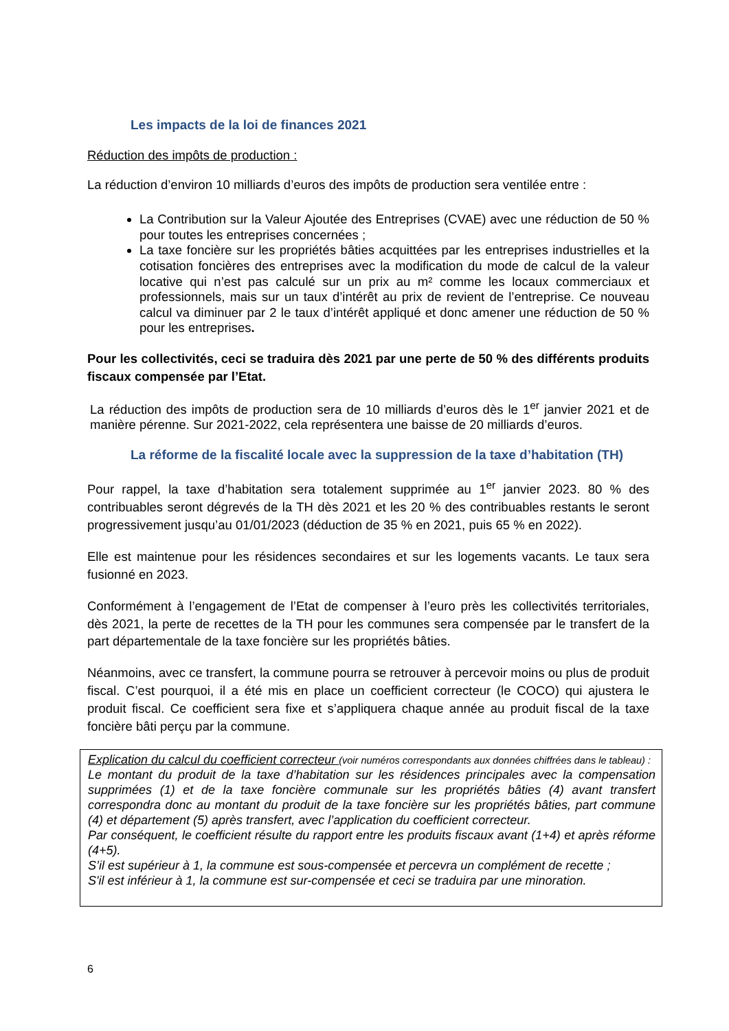Les impacts de la loi de finances 2021
Réduction des impôts de production :
La réduction d’environ 10 milliards d’euros des impôts de production sera ventilée entre :
La Contribution sur la Valeur Ajoutée des Entreprises (CVAE) avec une réduction de 50 % pour toutes les entreprises concernées ;
La taxe foncière sur les propriétés bâties acquittées par les entreprises industrielles et la cotisation foncières des entreprises avec la modification du mode de calcul de la valeur locative qui n’est pas calculé sur un prix au m² comme les locaux commerciaux et professionnels, mais sur un taux d’intérêt au prix de revient de l’entreprise. Ce nouveau calcul va diminuer par 2 le taux d’intérêt appliqué et donc amener une réduction de 50 % pour les entreprises.
Pour les collectivités, ceci se traduira dès 2021 par une perte de 50 % des différents produits fiscaux compensée par l’Etat.
La réduction des impôts de production sera de 10 milliards d’euros dès le 1<sup>er</sup> janvier 2021 et de manière pérenne. Sur 2021-2022, cela représentera une baisse de 20 milliards d’euros.
La réforme de la fiscalité locale avec la suppression de la taxe d’habitation (TH)
Pour rappel, la taxe d’habitation sera totalement supprimée au 1<sup>er</sup> janvier 2023. 80 % des contribuables seront dégrevés de la TH dès 2021 et les 20 % des contribuables restants le seront progressivement jusqu’au 01/01/2023 (déduction de 35 % en 2021, puis 65 % en 2022).
Elle est maintenue pour les résidences secondaires et sur les logements vacants. Le taux sera fusionné en 2023.
Conformément à l’engagement de l’Etat de compenser à l’euro près les collectivités territoriales, dès 2021, la perte de recettes de la TH pour les communes sera compensée par le transfert de la part départementale de la taxe foncière sur les propriétés bâties.
Néanmoins, avec ce transfert, la commune pourra se retrouver à percevoir moins ou plus de produit fiscal. C’est pourquoi, il a été mis en place un coefficient correcteur (le COCO) qui ajustera le produit fiscal. Ce coefficient sera fixe et s’appliquera chaque année au produit fiscal de la taxe foncière bâti perçu par la commune.
Explication du calcul du coefficient correcteur (voir numéros correspondants aux données chiffrées dans le tableau) :
Le montant du produit de la taxe d’habitation sur les résidences principales avec la compensation supprimées (1) et de la taxe foncière communale sur les propriétés bâties (4) avant transfert correspondra donc au montant du produit de la taxe foncière sur les propriétés bâties, part commune (4) et département (5) après transfert, avec l’application du coefficient correcteur.
Par conséquent, le coefficient résulte du rapport entre les produits fiscaux avant (1+4) et après réforme (4+5).
S’il est supérieur à 1, la commune est sous-compensée et percevra un complément de recette ;
S'il est inférieur à 1, la commune est sur-compensée et ceci se traduira par une minoration.
6